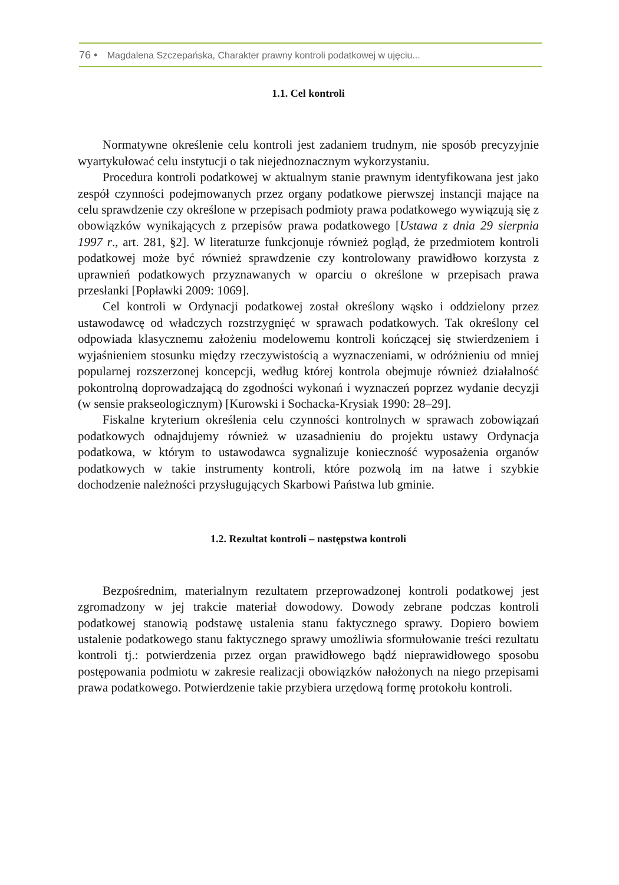76 • Magdalena Szczepańska, Charakter prawny kontroli podatkowej w ujęciu...
1.1. Cel kontroli
Normatywne określenie celu kontroli jest zadaniem trudnym, nie sposób precyzyjnie wyartykułować celu instytucji o tak niejednoznacznym wykorzystaniu.
Procedura kontroli podatkowej w aktualnym stanie prawnym identyfikowana jest jako zespół czynności podejmowanych przez organy podatkowe pierwszej instancji mające na celu sprawdzenie czy określone w przepisach podmioty prawa podatkowego wywiązują się z obowiązków wynikających z przepisów prawa podatkowego [Ustawa z dnia 29 sierpnia 1997 r., art. 281, §2]. W literaturze funkcjonuje również pogląd, że przedmiotem kontroli podatkowej może być również sprawdzenie czy kontrolowany prawidłowo korzysta z uprawnień podatkowych przyznawanych w oparciu o określone w przepisach prawa przesłanki [Popławki 2009: 1069].
Cel kontroli w Ordynacji podatkowej został określony wąsko i oddzielony przez ustawodawcę od władczych rozstrzygnięć w sprawach podatkowych. Tak określony cel odpowiada klasycznemu założeniu modelowemu kontroli kończącej się stwierdzeniem i wyjaśnieniem stosunku między rzeczywistością a wyznaczeniami, w odróżnieniu od mniej popularnej rozszerzonej koncepcji, według której kontrola obejmuje również działalność pokontrolną doprowadzającą do zgodności wykonań i wyznaczeń poprzez wydanie decyzji (w sensie prakseologicznym) [Kurowski i Sochacka-Krysiak 1990: 28–29].
Fiskalne kryterium określenia celu czynności kontrolnych w sprawach zobowiązań podatkowych odnajdujemy również w uzasadnieniu do projektu ustawy Ordynacja podatkowa, w którym to ustawodawca sygnalizuje konieczność wyposażenia organów podatkowych w takie instrumenty kontroli, które pozwolą im na łatwe i szybkie dochodzenie należności przysługujących Skarbowi Państwa lub gminie.
1.2. Rezultat kontroli – następstwa kontroli
Bezpośrednim, materialnym rezultatem przeprowadzonej kontroli podatkowej jest zgromadzony w jej trakcie materiał dowodowy. Dowody zebrane podczas kontroli podatkowej stanowią podstawę ustalenia stanu faktycznego sprawy. Dopiero bowiem ustalenie podatkowego stanu faktycznego sprawy umożliwia sformułowanie treści rezultatu kontroli tj.: potwierdzenia przez organ prawidłowego bądź nieprawidłowego sposobu postępowania podmiotu w zakresie realizacji obowiązków nałożonych na niego przepisami prawa podatkowego. Potwierdzenie takie przybiera urzędową formę protokołu kontroli.